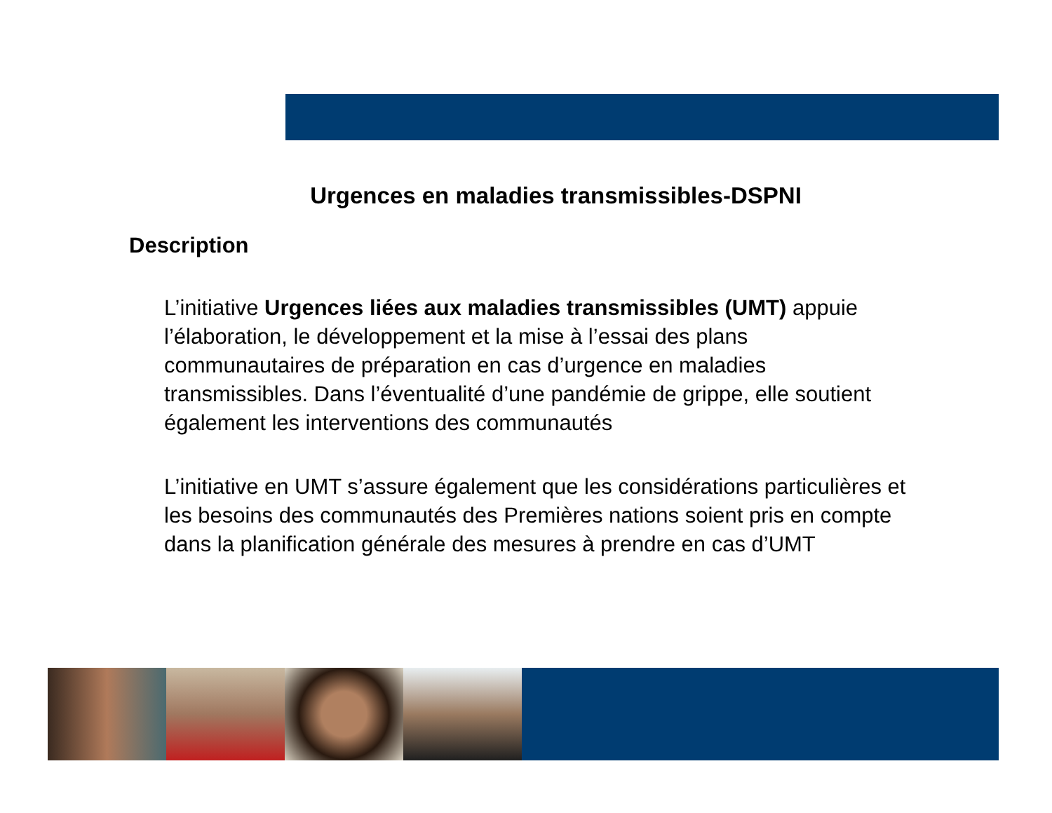Urgences en maladies transmissibles-DSPNI
Description
L’initiative Urgences liées aux maladies transmissibles (UMT) appuie l’élaboration, le développement et la mise à l’essai des plans communautaires de préparation en cas d’urgence en maladies transmissibles. Dans l’éventualité d’une pandémie de grippe, elle soutient également les interventions des communautés
L’initiative en UMT s’assure également que les considérations particulières et les besoins des communautés des Premières nations soient pris en compte dans la planification générale des mesures à prendre en cas d’UMT